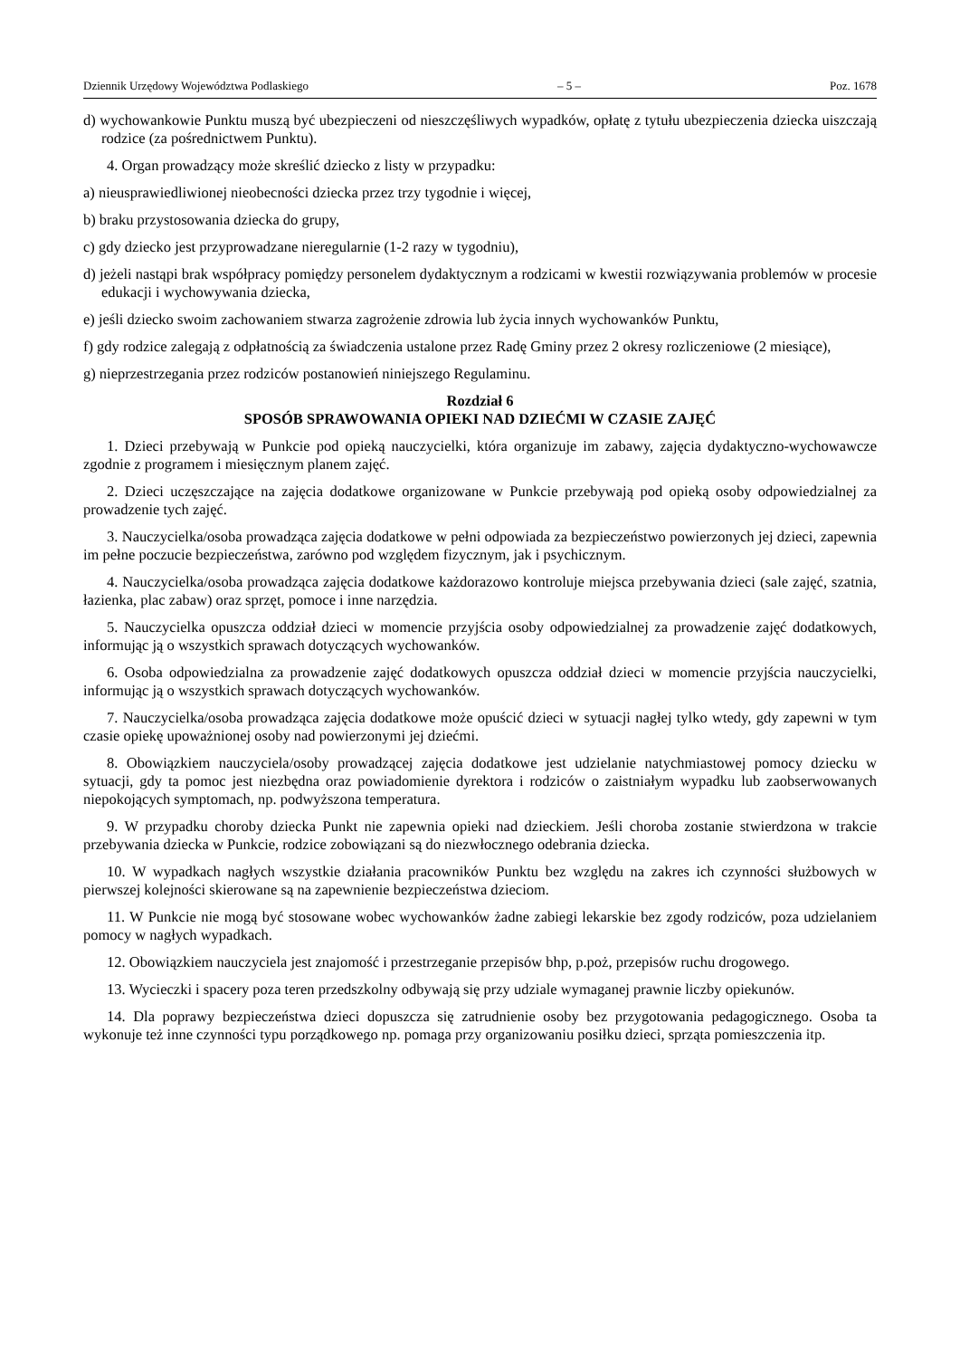Dziennik Urzędowy Województwa Podlaskiego – 5 – Poz. 1678
d) wychowankowie Punktu muszą być ubezpieczeni od nieszczęśliwych wypadków, opłatę z tytułu ubezpieczenia dziecka uiszczają rodzice (za pośrednictwem Punktu).
4. Organ prowadzący może skreślić dziecko z listy w przypadku:
a) nieusprawiedliwionej nieobecności dziecka przez trzy tygodnie i więcej,
b) braku przystosowania dziecka do grupy,
c) gdy dziecko jest przyprowadzane nieregularnie (1-2 razy w tygodniu),
d) jeżeli nastąpi brak współpracy pomiędzy personelem dydaktycznym a rodzicami w kwestii rozwiązywania problemów w procesie edukacji i wychowywania dziecka,
e) jeśli dziecko swoim zachowaniem stwarza zagrożenie zdrowia lub życia innych wychowanków Punktu,
f) gdy rodzice zalegają z odpłatnością za świadczenia ustalone przez Radę Gminy przez 2 okresy rozliczeniowe (2 miesiące),
g) nieprzestrzegania przez rodziców postanowień niniejszego Regulaminu.
Rozdział 6
SPOSÓB SPRAWOWANIA OPIEKI NAD DZIEĆMI W CZASIE ZAJĘĆ
1. Dzieci przebywają w Punkcie pod opieką nauczycielki, która organizuje im zabawy, zajęcia dydaktyczno-wychowawcze zgodnie z programem i miesięcznym planem zajęć.
2. Dzieci uczęszczające na zajęcia dodatkowe organizowane w Punkcie przebywają pod opieką osoby odpowiedzialnej za prowadzenie tych zajęć.
3. Nauczycielka/osoba prowadząca zajęcia dodatkowe w pełni odpowiada za bezpieczeństwo powierzonych jej dzieci, zapewnia im pełne poczucie bezpieczeństwa, zarówno pod względem fizycznym, jak i psychicznym.
4. Nauczycielka/osoba prowadząca zajęcia dodatkowe każdorazowo kontroluje miejsca przebywania dzieci (sale zajęć, szatnia, łazienka, plac zabaw) oraz sprzęt, pomoce i inne narzędzia.
5. Nauczycielka opuszcza oddział dzieci w momencie przyjścia osoby odpowiedzialnej za prowadzenie zajęć dodatkowych, informując ją o wszystkich sprawach dotyczących wychowanków.
6. Osoba odpowiedzialna za prowadzenie zajęć dodatkowych opuszcza oddział dzieci w momencie przyjścia nauczycielki, informując ją o wszystkich sprawach dotyczących wychowanków.
7. Nauczycielka/osoba prowadząca zajęcia dodatkowe może opuścić dzieci w sytuacji nagłej tylko wtedy, gdy zapewni w tym czasie opiekę upoważnionej osoby nad powierzonymi jej dziećmi.
8. Obowiązkiem nauczyciela/osoby prowadzącej zajęcia dodatkowe jest udzielanie natychmiastowej pomocy dziecku w sytuacji, gdy ta pomoc jest niezbędna oraz powiadomienie dyrektora i rodziców o zaistniałym wypadku lub zaobserwowanych niepokojących symptomach, np. podwyższona temperatura.
9. W przypadku choroby dziecka Punkt nie zapewnia opieki nad dzieckiem. Jeśli choroba zostanie stwierdzona w trakcie przebywania dziecka w Punkcie, rodzice zobowiązani są do niezwłocznego odebrania dziecka.
10. W wypadkach nagłych wszystkie działania pracowników Punktu bez względu na zakres ich czynności służbowych w pierwszej kolejności skierowane są na zapewnienie bezpieczeństwa dzieciom.
11. W Punkcie nie mogą być stosowane wobec wychowanków żadne zabiegi lekarskie bez zgody rodziców, poza udzielaniem pomocy w nagłych wypadkach.
12. Obowiązkiem nauczyciela jest znajomość i przestrzeganie przepisów bhp, p.poż, przepisów ruchu drogowego.
13. Wycieczki i spacery poza teren przedszkolny odbywają się przy udziale wymaganej prawnie liczby opiekunów.
14. Dla poprawy bezpieczeństwa dzieci dopuszcza się zatrudnienie osoby bez przygotowania pedagogicznego. Osoba ta wykonuje też inne czynności typu porządkowego np. pomaga przy organizowaniu posiłku dzieci, sprząta pomieszczenia itp.